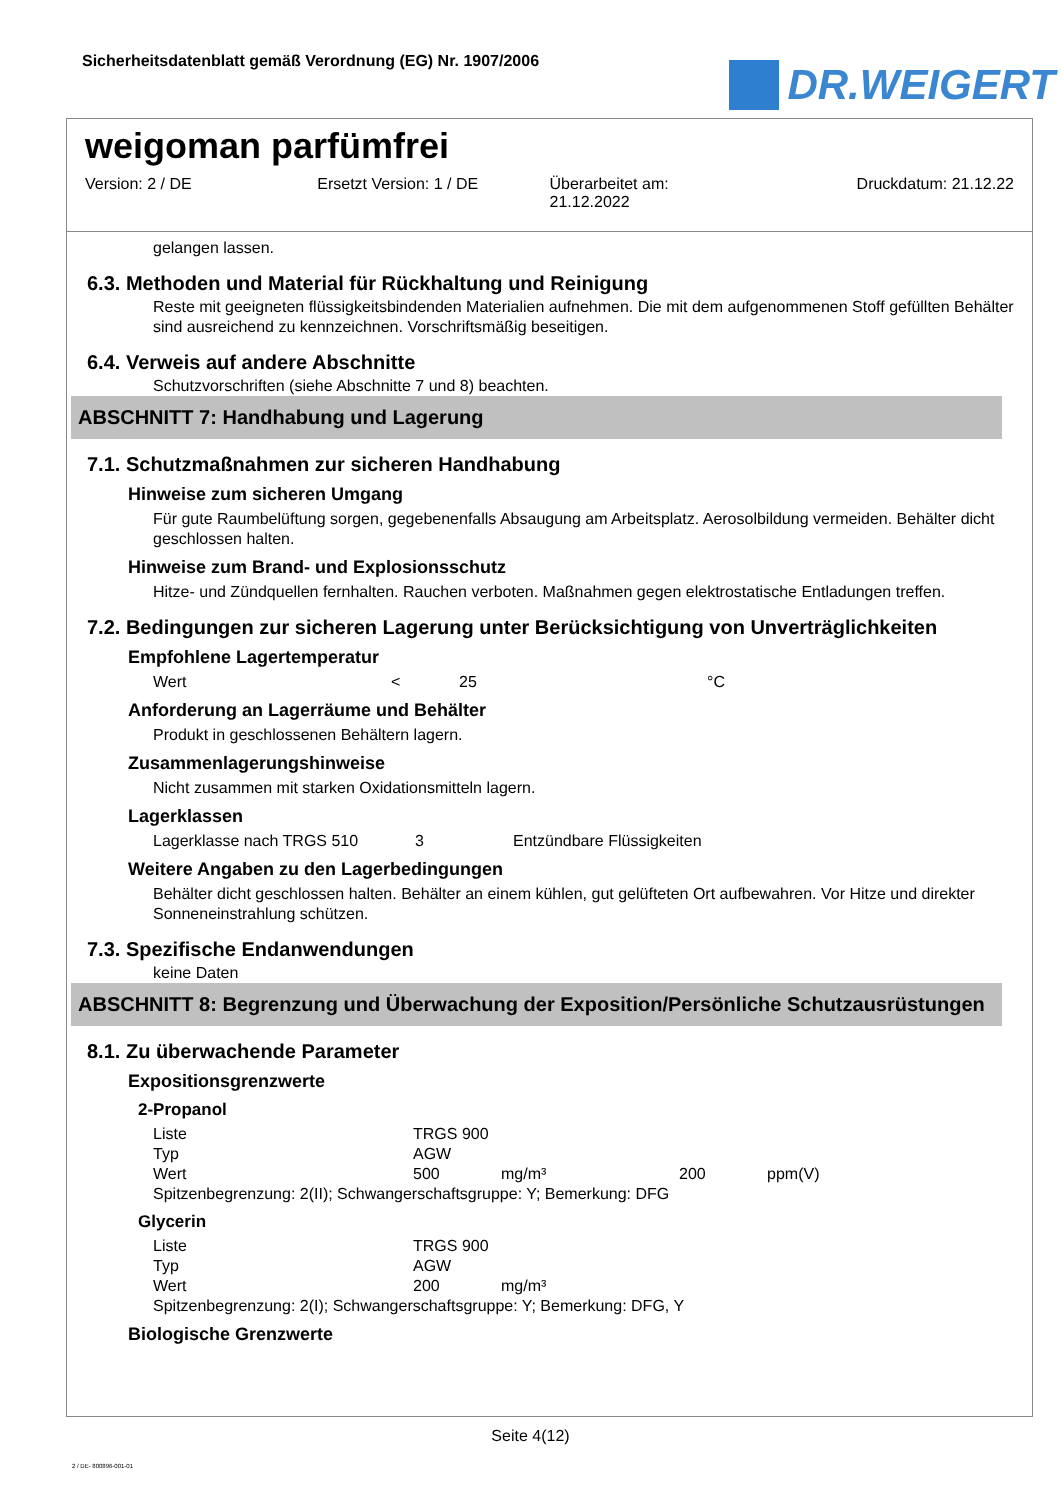Sicherheitsdatenblatt gemäß Verordnung (EG) Nr. 1907/2006
DR.WEIGERT
weigoman parfümfrei
Version: 2 / DE Ersetzt Version: 1 / DE Überarbeitet am:
21.12.2022
Druckdatum: 21.12.22
gelangen lassen.
6.3. Methoden und Material für Rückhaltung und Reinigung
Reste mit geeigneten flüssigkeitsbindenden Materialien aufnehmen. Die mit dem aufgenommenen Stoff gefüllten Behälter sind ausreichend zu kennzeichnen. Vorschriftsmäßig beseitigen.
6.4. Verweis auf andere Abschnitte
Schutzvorschriften (siehe Abschnitte 7 und 8) beachten.
ABSCHNITT 7: Handhabung und Lagerung
7.1. Schutzmaßnahmen zur sicheren Handhabung
Hinweise zum sicheren Umgang
Für gute Raumbelüftung sorgen, gegebenenfalls Absaugung am Arbeitsplatz. Aerosolbildung vermeiden. Behälter dicht geschlossen halten.
Hinweise zum Brand- und Explosionsschutz
Hitze- und Zündquellen fernhalten. Rauchen verboten. Maßnahmen gegen elektrostatische Entladungen treffen.
7.2. Bedingungen zur sicheren Lagerung unter Berücksichtigung von Unverträglichkeiten
Empfohlene Lagertemperatur
| Wert | < | 25 | °C |
Anforderung an Lagerräume und Behälter
Produkt in geschlossenen Behältern lagern.
Zusammenlagerungshinweise
Nicht zusammen mit starken Oxidationsmitteln lagern.
Lagerklassen
| Lagerklasse nach TRGS 510 | 3 | Entzündbare Flüssigkeiten |
Weitere Angaben zu den Lagerbedingungen
Behälter dicht geschlossen halten. Behälter an einem kühlen, gut gelüfteten Ort aufbewahren. Vor Hitze und direkter Sonneneinstrahlung schützen.
7.3. Spezifische Endanwendungen
keine Daten
ABSCHNITT 8: Begrenzung und Überwachung der Exposition/Persönliche Schutzausrüstungen
8.1. Zu überwachende Parameter
Expositionsgrenzwerte
2-Propanol
| Liste | TRGS 900 | | | |
| Typ | AGW | | | |
| Wert | 500 | mg/m³ | 200 | ppm(V) |
| Spitzenbegrenzung: 2(II); Schwangerschaftsgruppe: Y; Bemerkung: DFG | | | | |
Glycerin
| Liste | TRGS 900 | |
| Typ | AGW | |
| Wert | 200 | mg/m³ |
| Spitzenbegrenzung: 2(I); Schwangerschaftsgruppe: Y; Bemerkung: DFG, Y | | |
Biologische Grenzwerte
Seite 4(12)
2 / DE- 800896-001-01